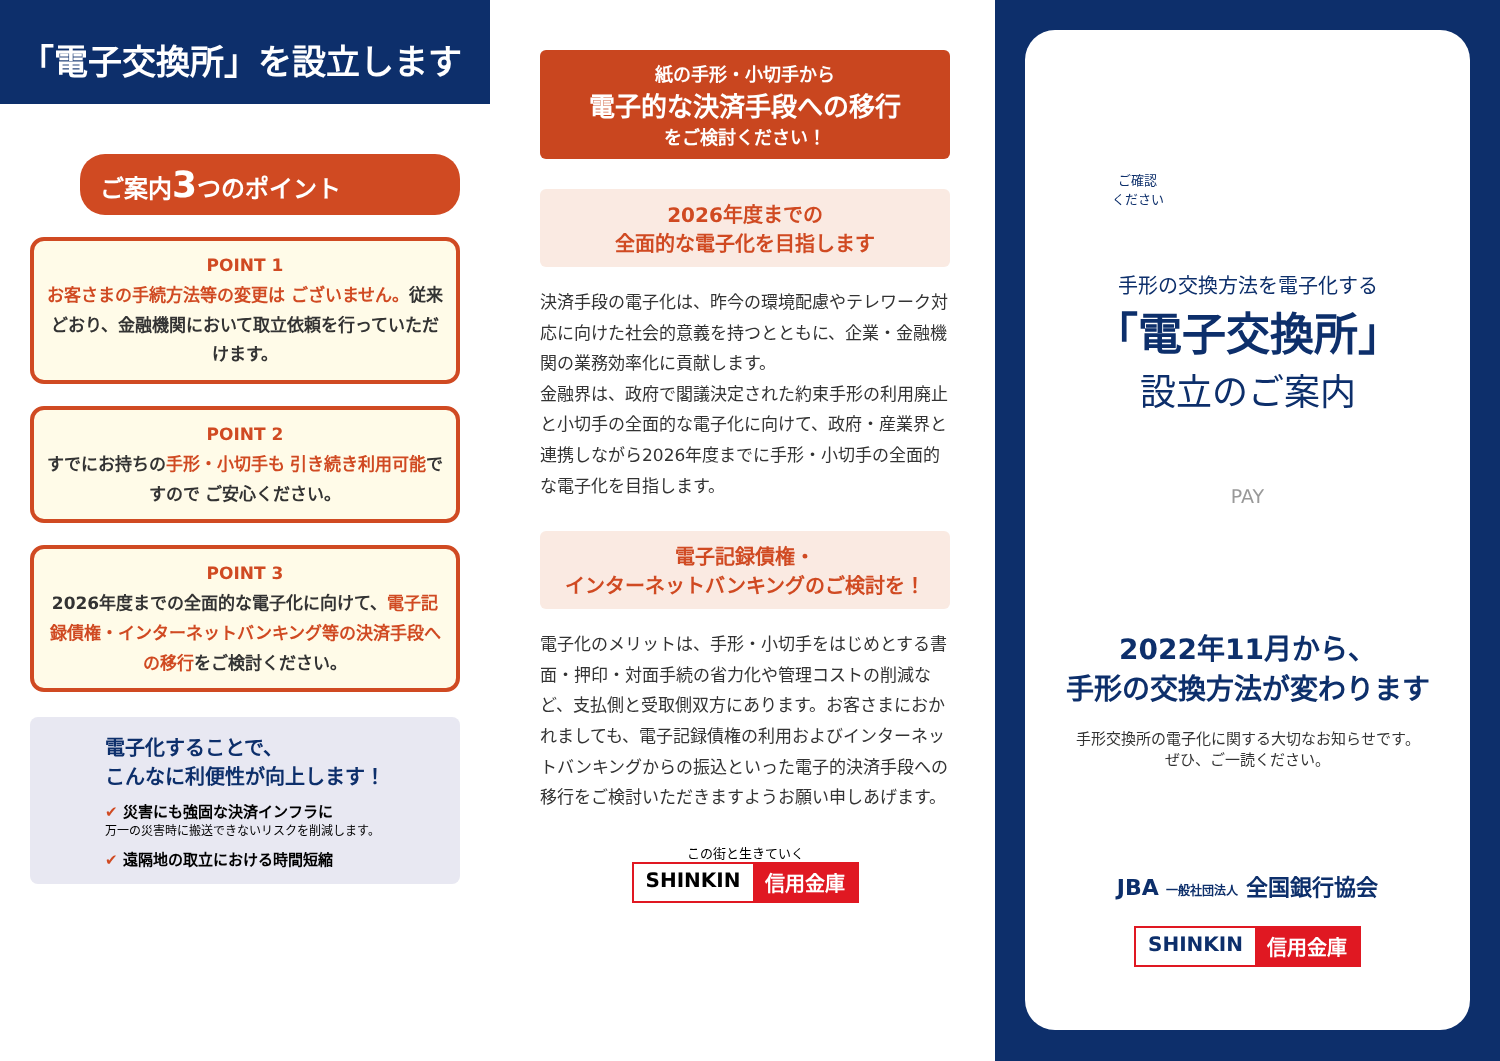「電子交換所」を設立します
ご案内3つのポイント
POINT 1
お客さまの手続方法等の変更は ございません。従来どおり、金融機関において取立依頼を行っていただけます。
POINT 2
すでにお持ちの手形・小切手も 引き続き利用可能ですので ご安心ください。
POINT 3
2026年度までの全面的な電子化に向けて、電子記録債権・インターネットバンキング等の決済手段への移行をご検討ください。
電子化することで、
こんなに利便性が向上します！
✔ 災害にも強固な決済インフラに
万一の災害時に搬送できないリスクを削減します。
✔ 遠隔地の取立における時間短縮
紙の手形・小切手から
電子的な決済手段への移行
をご検討ください！
2026年度までの
全面的な電子化を目指します
決済手段の電子化は、昨今の環境配慮やテレワーク対応に向けた社会的意義を持つとともに、企業・金融機関の業務効率化に貢献します。
金融界は、政府で閣議決定された約束手形の利用廃止と小切手の全面的な電子化に向けて、政府・産業界と連携しながら2026年度までに手形・小切手の全面的な電子化を目指します。
電子記録債権・
インターネットバンキングのご検討を！
電子化のメリットは、手形・小切手をはじめとする書面・押印・対面手続の省力化や管理コストの削減など、支払側と受取側双方にあります。お客さまにおかれましても、電子記録債権の利用およびインターネットバンキングからの振込といった電子的決済手段への移行をご検討いただきますようお願い申しあげます。
この街と生きていく
SHINKIN 信用金庫
ご確認
ください
手形の交換方法を電子化する
「電子交換所」
設立のご案内
PAY
2022年11月から、
手形の交換方法が変わります
手形交換所の電子化に関する大切なお知らせです。
ぜひ、ご一読ください。
JBA 一般社団法人 全国銀行協会
SHINKIN 信用金庫